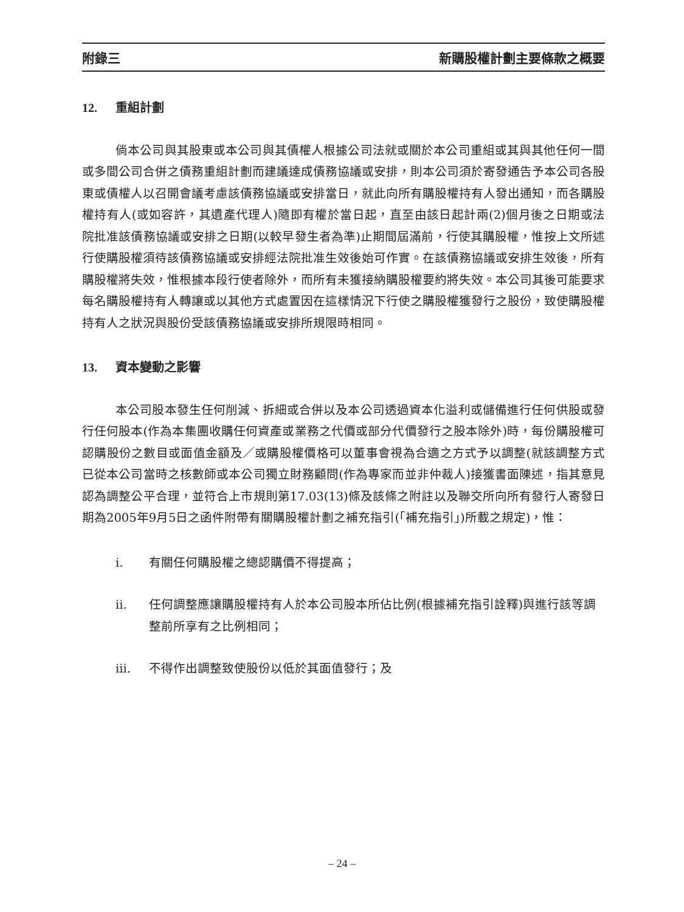附錄三 新購股權計劃主要條款之概要
12. 重組計劃
倘本公司與其股東或本公司與其債權人根據公司法就或關於本公司重組或其與其他任何一間或多間公司合併之債務重組計劃而建議達成債務協議或安排，則本公司須於寄發通告予本公司各股東或債權人以召開會議考慮該債務協議或安排當日，就此向所有購股權持有人發出通知，而各購股權持有人(或如容許，其遺產代理人)隨即有權於當日起，直至由該日起計兩(2)個月後之日期或法院批准該債務協議或安排之日期(以較早發生者為準)止期間屆滿前，行使其購股權，惟按上文所述行使購股權須待該債務協議或安排經法院批准生效後始可作實。在該債務協議或安排生效後，所有購股權將失效，惟根據本段行使者除外，而所有未獲接納購股權要約將失效。本公司其後可能要求每名購股權持有人轉讓或以其他方式處置因在這樣情況下行使之購股權獲發行之股份，致使購股權持有人之狀況與股份受該債務協議或安排所規限時相同。
13. 資本變動之影響
本公司股本發生任何削減、拆細或合併以及本公司透過資本化溢利或儲備進行任何供股或發行任何股本(作為本集團收購任何資產或業務之代價或部分代價發行之股本除外)時，每份購股權可認購股份之數目或面值金額及／或購股權價格可以董事會視為合適之方式予以調整(就該調整方式已從本公司當時之核數師或本公司獨立財務顧問(作為專家而並非仲裁人)接獲書面陳述，指其意見認為調整公平合理，並符合上市規則第17.03(13)條及該條之附註以及聯交所向所有發行人寄發日期為2005年9月5日之函件附帶有關購股權計劃之補充指引(「補充指引」)所載之規定)，惟：
i. 有關任何購股權之總認購價不得提高；
ii. 任何調整應讓購股權持有人於本公司股本所佔比例(根據補充指引詮釋)與進行該等調整前所享有之比例相同；
iii. 不得作出調整致使股份以低於其面值發行；及
– 24 –